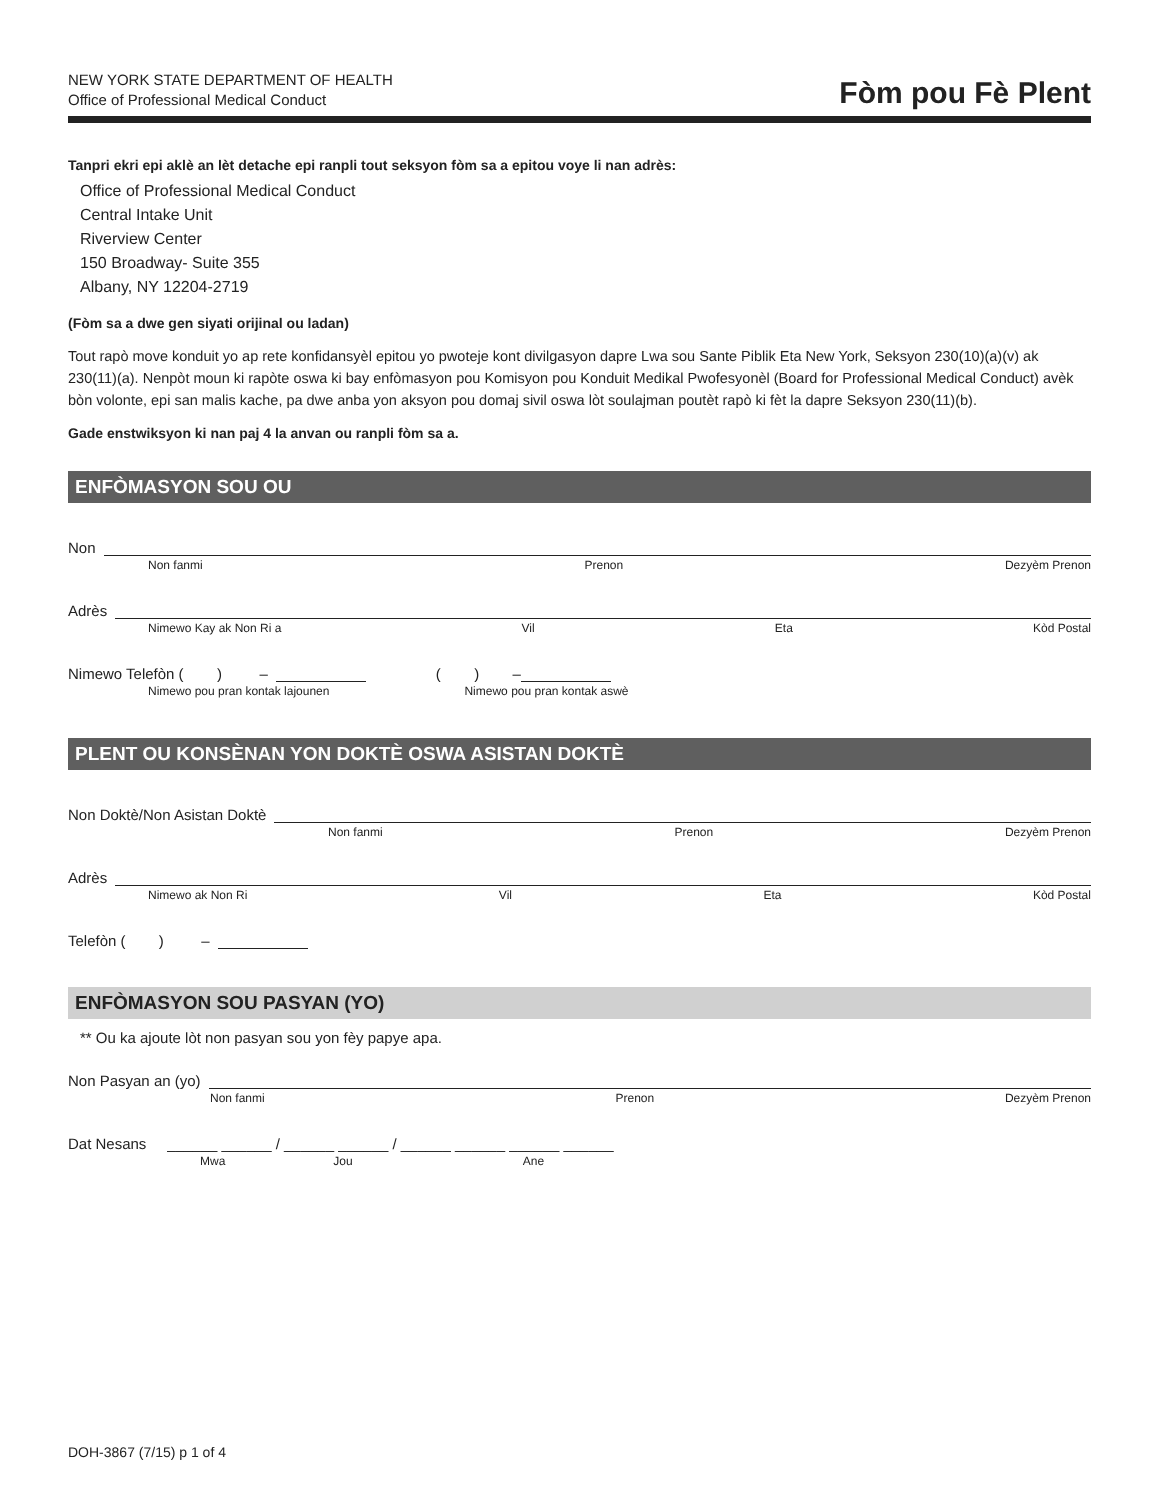NEW YORK STATE DEPARTMENT OF HEALTH
Office of Professional Medical Conduct
Fòm pou Fè Plent
Tanpri ekri epi aklè an lèt detache epi ranpli tout seksyon fòm sa a epitou voye li nan adrès:
Office of Professional Medical Conduct
Central Intake Unit
Riverview Center
150 Broadway- Suite 355
Albany, NY 12204-2719
(Fòm sa a dwe gen siyati orijinal ou ladan)
Tout rapò move konduit yo ap rete konfidansyèl epitou yo pwoteje kont divilgasyon dapre Lwa sou Sante Piblik Eta New York, Seksyon 230(10)(a)(v) ak 230(11)(a). Nenpòt moun ki rapòte oswa ki bay enfòmasyon pou Komisyon pou Konduit Medikal Pwofesyonèl (Board for Professional Medical Conduct) avèk bòn volonte, epi san malis kache, pa dwe anba yon aksyon pou domaj sivil oswa lòt soulajman poutèt rapò ki fèt la dapre Seksyon 230(11)(b).
Gade enstwiksyon ki nan paj 4 la anvan ou ranpli fòm sa a.
ENFÒMASYON SOU OU
Non
Non fanmi Prenon Dezyèm Prenon
Adrès
Nimewo Kay ak Non Ri a Vil Eta Kòd Postal
Nimewo Telefòn ( ) – ( ) –
Nimewo pou pran kontak lajounen Nimewo pou pran kontak aswè
PLENT OU KONSÈNAN YON DOKTÈ OSWA ASISTAN DOKTÈ
Non Doktè/Non Asistan Doktè
Non fanmi Prenon Dezyèm Prenon
Adrès
Nimewo ak Non Ri Vil Eta Kòd Postal
Telefòn ( ) –
ENFÒMASYON SOU PASYAN (YO)
** Ou ka ajoute lòt non pasyan sou yon fèy papye apa.
Non Pasyan an (yo)
Non fanmi Prenon Dezyèm Prenon
Dat Nesans ______ ______ / ______ ______ / ______ ______ ______ ______
Mwa Jou Ane
DOH-3867 (7/15) p 1 of 4